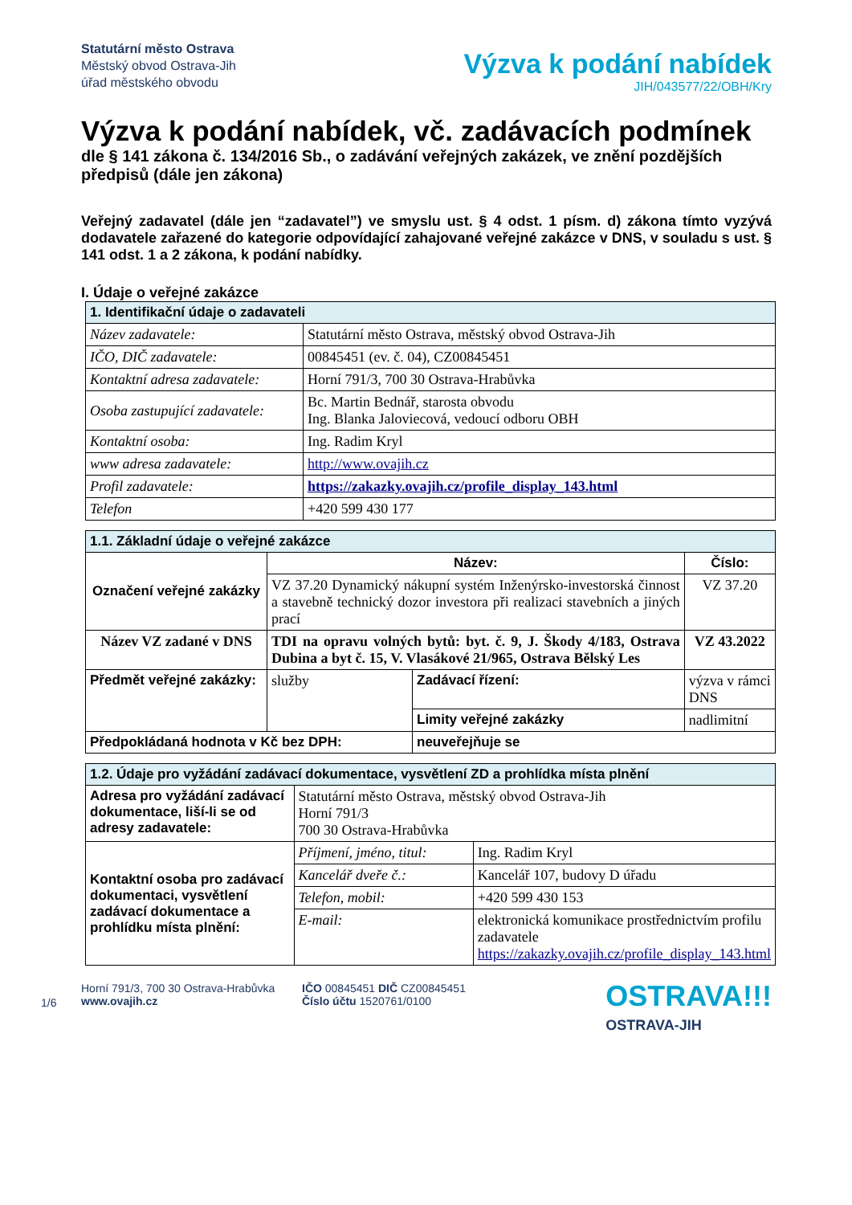Statutární město Ostrava
Městský obvod Ostrava-Jih
úřad městského obvodu
Výzva k podání nabídek
JIH/043577/22/OBH/Kry
Výzva k podání nabídek, vč. zadávacích podmínek
dle § 141 zákona č. 134/2016 Sb., o zadávání veřejných zakázek, ve znění pozdějších předpisů (dále jen zákona)
Veřejný zadavatel (dále jen “zadavatel”) ve smyslu ust. § 4 odst. 1 písm. d) zákona tímto vyzývá dodavatele zařazené do kategorie odpovídající zahajované veřejné zakázce v DNS, v souladu s ust. § 141 odst. 1 a 2 zákona, k podání nabídky.
I. Údaje o veřejné zakázce
| 1. Identifikační údaje o zadavateli | |
| --- | --- |
| Název zadavatele: | Statutární město Ostrava, městský obvod Ostrava-Jih |
| IČO, DIČ zadavatele: | 00845451 (ev. č. 04), CZ00845451 |
| Kontaktní adresa zadavatele: | Horní 791/3, 700 30 Ostrava-Hrabůvka |
| Osoba zastupující zadavatele: | Bc. Martin Bednář, starosta obvodu Ing. Blanka Jaloviecová, vedoucí odboru OBH |
| Kontaktní osoba: | Ing. Radim Kryl |
| www adresa zadavatele: | http://www.ovajih.cz |
| Profil zadavatele: | https://zakazky.ovajih.cz/profile_display_143.html |
| Telefon | +420 599 430 177 |
| 1.1. Základní údaje o veřejné zakázce | | | | |
| --- | --- | --- | --- | --- |
| Označení veřejné zakázky | Název: | | | Číslo: |
| | VZ 37.20 Dynamický nákupní systém Inženýrsko-investorská činnost a stavebně technický dozor investora při realizaci stavebních a jiných prací | | | VZ 37.20 |
| Název VZ zadané v DNS | TDI na opravu volných bytů: byt. č. 9, J. Škody 4/183, Ostrava Dubina a byt č. 15, V. Vlasákové 21/965, Ostrava Bělský Les | | | VZ 43.2022 |
| Předmět veřejné zakázky: | služby | Zadávací řízení: | výzva v rámci DNS | |
| | | Limity veřejné zakázky | nadlimitní | |
| Předpokládaná hodnota v Kč bez DPH: | | neuveřejňuje se | | |
| 1.2. Údaje pro vyžádání zadávací dokumentace, vysvětlení ZD a prohlídka místa plnění | | |
| --- | --- | --- |
| Adresa pro vyžádání zadávací dokumentace, liší-li se od adresy zadavatele: | Statutární město Ostrava, městský obvod Ostrava-Jih Horní 791/3 700 30 Ostrava-Hrabůvka | |
| Kontaktní osoba pro zadávací dokumentaci, vysvětlení zadávací dokumentace a prohlídku místa plnění: | Příjmení, jméno, titul: | Ing. Radim Kryl |
| | Kancelář dveře č.: | Kancelář 107, budovy D úřadu |
| | Telefon, mobil: | +420 599 430 153 |
| | E-mail: | elektronická komunikace prostřednictvím profilu zadavatele https://zakazky.ovajih.cz/profile_display_143.html |
1/6
Horní 791/3, 700 30 Ostrava-Hrabůvka
www.ovajih.cz
IČO 00845451 DIČ CZ00845451
Číslo účtu 1520761/0100
OSTRAVA!!!
OSTRAVA-JIH